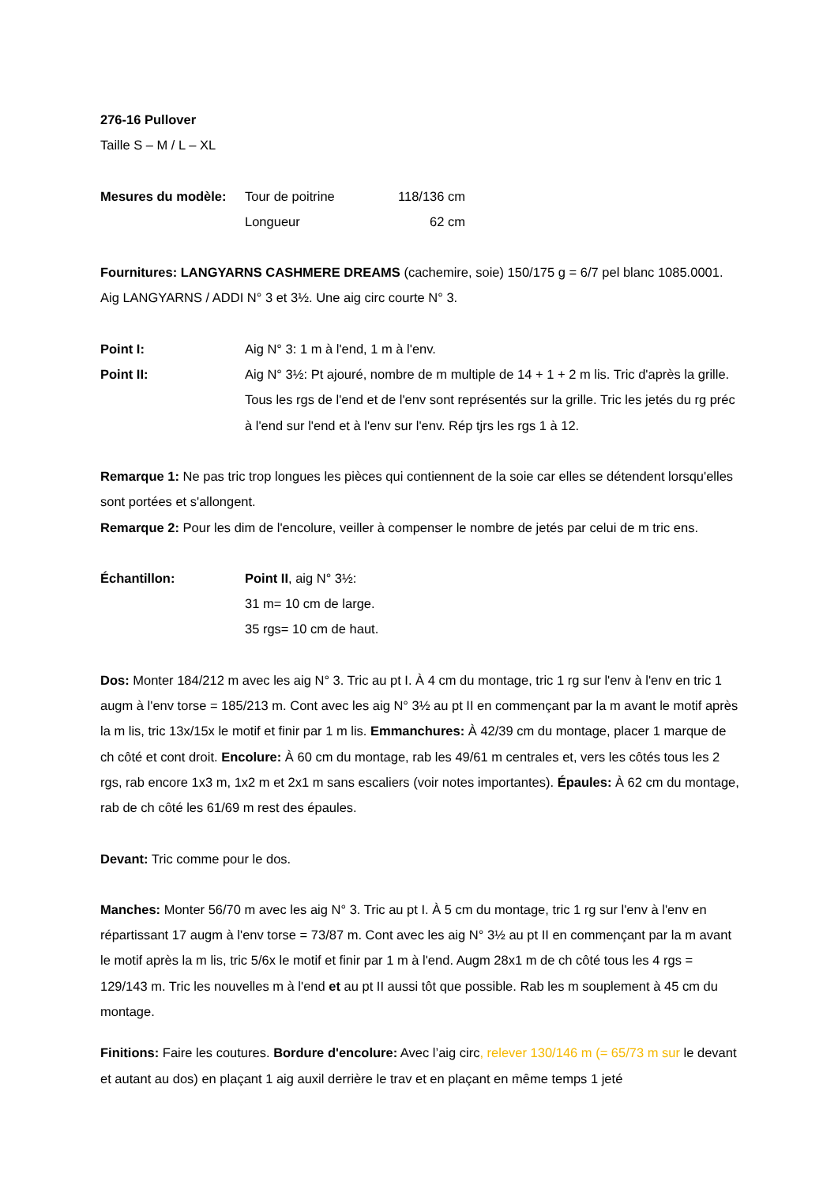276-16 Pullover
Taille S – M / L – XL
Mesures du modèle: Tour de poitrine 118/136 cm
Longueur 62 cm
Fournitures: LANGYARNS CASHMERE DREAMS (cachemire, soie) 150/175 g = 6/7 pel blanc 1085.0001. Aig LANGYARNS / ADDI N° 3 et 3½. Une aig circ courte N° 3.
Point I: Aig N° 3: 1 m à l'end, 1 m à l'env.
Point II: Aig N° 3½: Pt ajouré, nombre de m multiple de 14 + 1 + 2 m lis. Tric d'après la grille. Tous les rgs de l'end et de l'env sont représentés sur la grille. Tric les jetés du rg préc à l'end sur l'end et à l'env sur l'env. Rép tjrs les rgs 1 à 12.
Remarque 1: Ne pas tric trop longues les pièces qui contiennent de la soie car elles se détendent lorsqu'elles sont portées et s'allongent.
Remarque 2: Pour les dim de l'encolure, veiller à compenser le nombre de jetés par celui de m tric ens.
Échantillon: Point II, aig N° 3½:
31 m= 10 cm de large.
35 rgs= 10 cm de haut.
Dos: Monter 184/212 m avec les aig N° 3. Tric au pt I. À 4 cm du montage, tric 1 rg sur l'env à l'env en tric 1 augm à l'env torse = 185/213 m. Cont avec les aig N° 3½ au pt II en commençant par la m avant le motif après la m lis, tric 13x/15x le motif et finir par 1 m lis. Emmanchures: À 42/39 cm du montage, placer 1 marque de ch côté et cont droit. Encolure: À 60 cm du montage, rab les 49/61 m centrales et, vers les côtés tous les 2 rgs, rab encore 1x3 m, 1x2 m et 2x1 m sans escaliers (voir notes importantes). Épaules: À 62 cm du montage, rab de ch côté les 61/69 m rest des épaules.
Devant: Tric comme pour le dos.
Manches: Monter 56/70 m avec les aig N° 3. Tric au pt I. À 5 cm du montage, tric 1 rg sur l'env à l'env en répartissant 17 augm à l'env torse = 73/87 m. Cont avec les aig N° 3½ au pt II en commençant par la m avant le motif après la m lis, tric 5/6x le motif et finir par 1 m à l'end. Augm 28x1 m de ch côté tous les 4 rgs = 129/143 m. Tric les nouvelles m à l'end et au pt II aussi tôt que possible. Rab les m souplement à 45 cm du montage.
Finitions: Faire les coutures. Bordure d'encolure: Avec l’aig circ, relever 130/146 m (= 65/73 m sur le devant et autant au dos) en plaçant 1 aig auxil derrière le trav et en plaçant en même temps 1 jeté